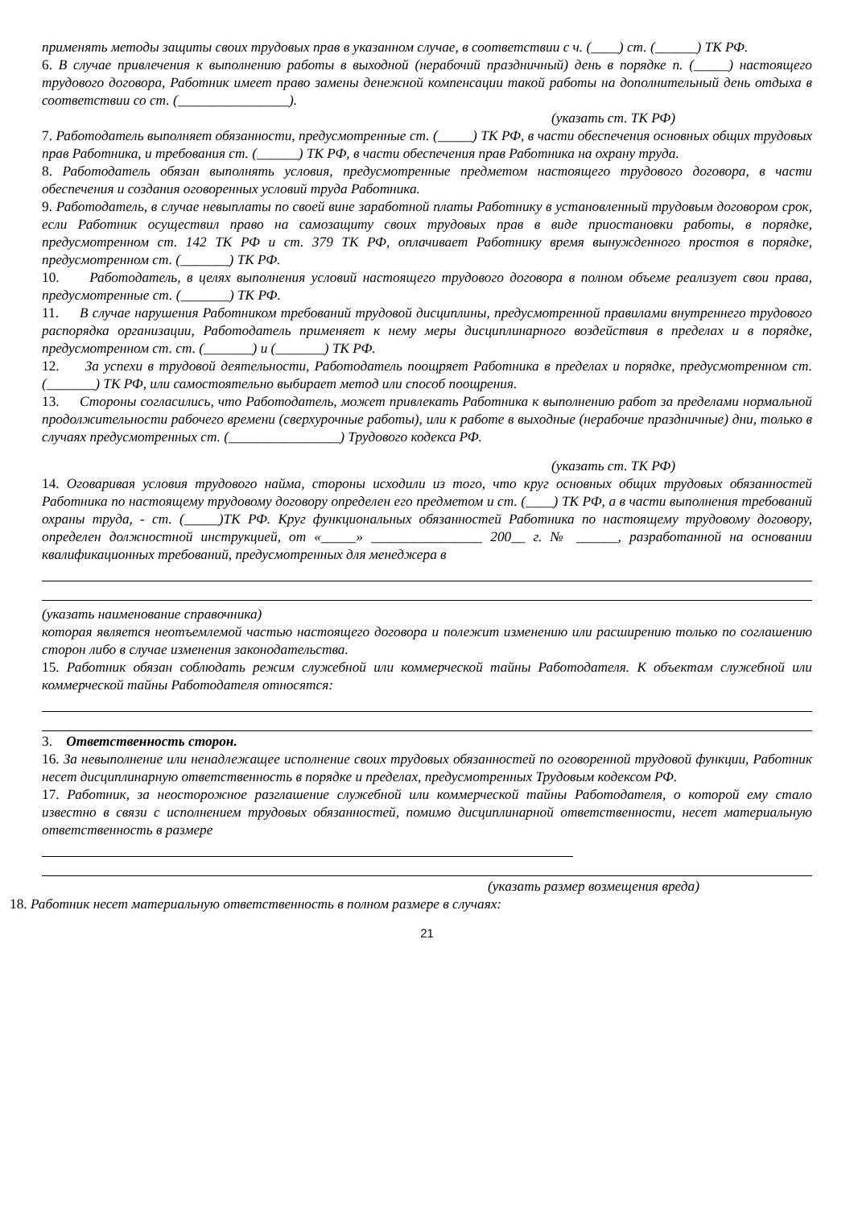применять методы защиты своих трудовых прав в указанном случае, в соответствии с ч. (____) ст. (______) ТК РФ.
6. В случае привлечения к выполнению работы в выходной (нерабочий праздничный) день в порядке п. (_____) настоящего трудового договора, Работник имеет право замены денежной компенсации такой работы на дополнительный день отдыха в соответствии со ст. (________________).
(указать ст. ТК РФ)
7. Работодатель выполняет обязанности, предусмотренные ст. (_____) ТК РФ, в части обеспечения основных общих трудовых прав Работника, и требования ст. (______) ТК РФ, в части обеспечения прав Работника на охрану труда.
8. Работодатель обязан выполнять условия, предусмотренные предметом настоящего трудового договора, в части обеспечения и создания оговоренных условий труда Работника.
9. Работодатель, в случае невыплаты по своей вине заработной платы Работнику в установленный трудовым договором срок, если Работник осуществил право на самозащиту своих трудовых прав в виде приостановки работы, в порядке, предусмотренном ст. 142 ТК РФ и ст. 379 ТК РФ, оплачивает Работнику время вынужденного простоя в порядке, предусмотренном ст. (_______) ТК РФ.
10. Работодатель, в целях выполнения условий настоящего трудового договора в полном объеме реализует свои права, предусмотренные ст. (_______) ТК РФ.
11. В случае нарушения Работником требований трудовой дисциплины, предусмотренной правилами внутреннего трудового распорядка организации, Работодатель применяет к нему меры дисциплинарного воздействия в пределах и в порядке, предусмотренном ст. ст. (_______) и (_______) ТК РФ.
12. За успехи в трудовой деятельности, Работодатель поощряет Работника в пределах и порядке, предусмотренном ст. (_______) ТК РФ, или самостоятельно выбирает метод или способ поощрения.
13. Стороны согласились, что Работодатель, может привлекать Работника к выполнению работ за пределами нормальной продолжительности рабочего времени (сверхурочные работы), или к работе в выходные (нерабочие праздничные) дни, только в случаях предусмотренных ст. (________________) Трудового кодекса РФ.
(указать ст. ТК РФ)
14. Оговаривая условия трудового найма, стороны исходили из того, что круг основных общих трудовых обязанностей Работника по настоящему трудовому договору определен его предметом и ст. (____) ТК РФ, а в части выполнения требований охраны труда, - ст. (_____)ТК РФ. Круг функциональных обязанностей Работника по настоящему трудовому договору, определен должностной инструкцией, от «_____» ________________ 200__ г. № ______, разработанной на основании квалификационных требований, предусмотренных для менеджера в
(указать наименование справочника)
которая является неотъемлемой частью настоящего договора и полежит изменению или расширению только по соглашению сторон либо в случае изменения законодательства.
15. Работник обязан соблюдать режим служебной или коммерческой тайны Работодателя. К объектам служебной или коммерческой тайны Работодателя относятся:
3. Ответственность сторон.
16. За невыполнение или ненадлежащее исполнение своих трудовых обязанностей по оговоренной трудовой функции, Работник несет дисциплинарную ответственность в порядке и пределах, предусмотренных Трудовым кодексом РФ.
17. Работник, за неосторожное разглашение служебной или коммерческой тайны Работодателя, о которой ему стало известно в связи с исполнением трудовых обязанностей, помимо дисциплинарной ответственности, несет материальную ответственность в размере
(указать размер возмещения вреда)
18. Работник несет материальную ответственность в полном размере в случаях:
21